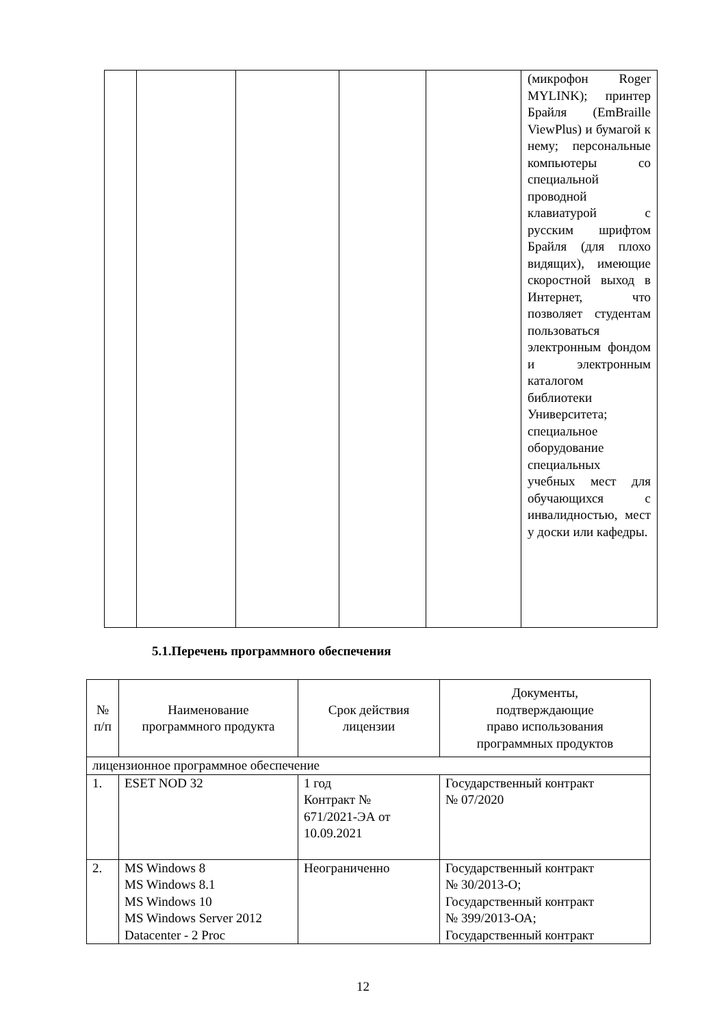| | | | | | (микрофон Roger MYLINK); принтер Брайля (EmBraille ViewPlus) и бумагой к нему; персональные компьютеры со специальной проводной клавиатурой с русским шрифтом Брайля (для плохо видящих), имеющие скоростной выход в Интернет, что позволяет студентам пользоваться электронным фондом и электронным каталогом библиотеки Университета; специальное оборудование специальных учебных мест для обучающихся с инвалидностью, мест у доски или кафедры. |
5.1.Перечень программного обеспечения
| № п/п | Наименование программного продукта | Срок действия лицензии | Документы, подтверждающие право использования программных продуктов |
| --- | --- | --- | --- |
| лицензионное программное обеспечение | | | |
| 1. | ESET NOD 32 | 1 год Контракт № 671/2021-ЭА от 10.09.2021 | Государственный контракт № 07/2020 |
| 2. | MS Windows 8 MS Windows 8.1 MS Windows 10 MS Windows Server 2012 Datacenter - 2 Proc | Неограниченно | Государственный контракт № 30/2013-О; Государственный контракт № 399/2013-ОА; Государственный контракт |
12